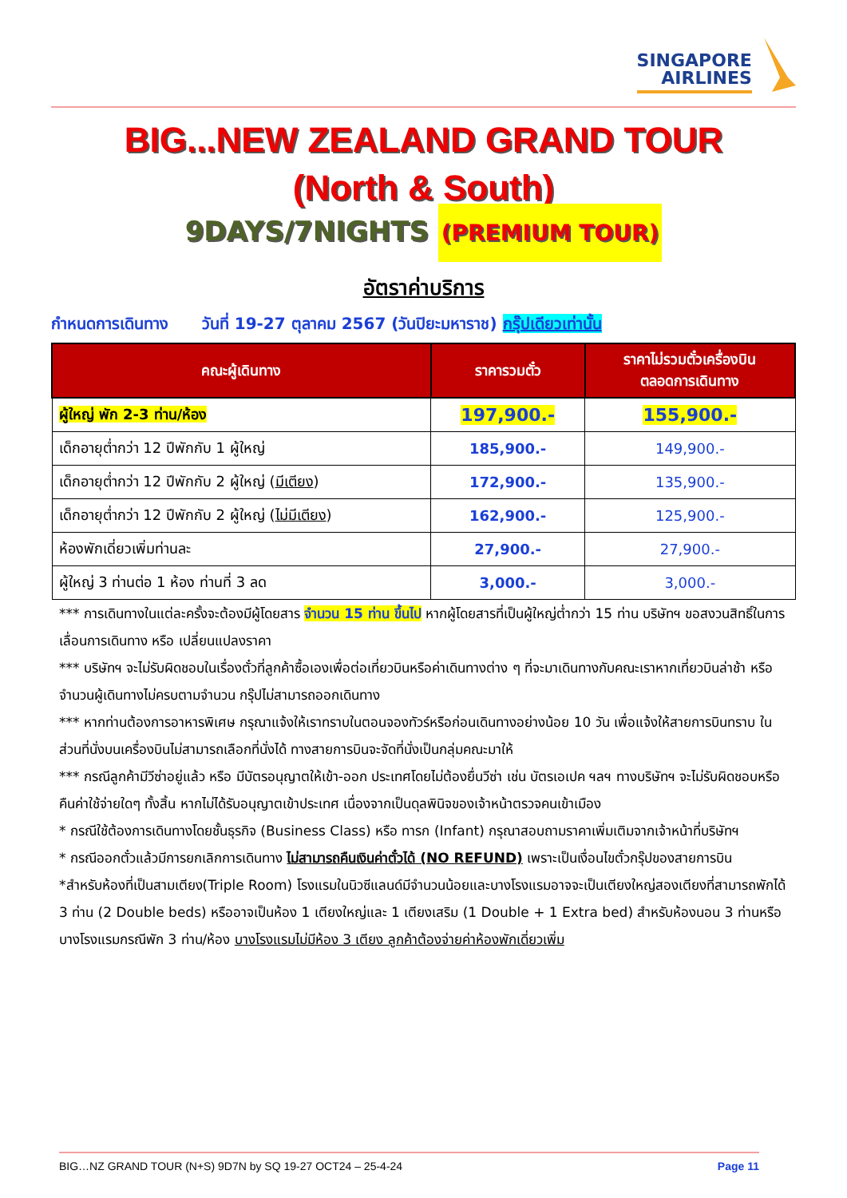SINGAPORE
AIRLINES
BIG...NEW ZEALAND GRAND TOUR
(North & South)
9DAYS/7NIGHTS (PREMIUM TOUR)
อัตราค่าบริการ
กำหนดการเดินทาง วันที่ 19-27 ตุลาคม 2567 (วันปิยะมหาราช) กรุ๊ปเดียวเท่านั้น
| คณะผู้เดินทาง | ราคารวมตั๋ว | ราคาไม่รวมตั๋วเครื่องบิน ตลอดการเดินทาง |
| --- | --- | --- |
| ผู้ใหญ่ พัก 2-3 ท่าน/ห้อง | 197,900.- | 155,900.- |
| เด็กอายุต่ำกว่า 12 ปีพักกับ 1 ผู้ใหญ่ | 185,900.- | 149,900.- |
| เด็กอายุต่ำกว่า 12 ปีพักกับ 2 ผู้ใหญ่ ( มีเตียง ) | 172,900.- | 135,900.- |
| เด็กอายุต่ำกว่า 12 ปีพักกับ 2 ผู้ใหญ่ ( ไม่มีเตียง ) | 162,900.- | 125,900.- |
| ห้องพักเดี่ยวเพิ่มท่านละ | 27,900.- | 27,900.- |
| ผู้ใหญ่ 3 ท่านต่อ 1 ห้อง ท่านที่ 3 ลด | 3,000.- | 3,000.- |
*** การเดินทางในแต่ละครั้งจะต้องมีผู้โดยสาร จำนวน 15 ท่าน ขึ้นไป หากผู้โดยสารที่เป็นผู้ใหญ่ต่ำกว่า 15 ท่าน บริษัทฯ ขอสงวนสิทธิ์ในการเลื่อนการเดินทาง หรือ เปลี่ยนแปลงราคา
*** บริษัทฯ จะไม่รับผิดชอบในเรื่องตั๋วที่ลูกค้าซื้อเองเพื่อต่อเที่ยวบินหรือค่าเดินทางต่าง ๆ ที่จะมาเดินทางกับคณะเราหากเที่ยวบินล่าช้า หรือจำนวนผู้เดินทางไม่ครบตามจำนวน กรุ๊ปไม่สามารถออกเดินทาง
*** หากท่านต้องการอาหารพิเศษ กรุณาแจ้งให้เราทราบในตอนจองทัวร์หรือก่อนเดินทางอย่างน้อย 10 วัน เพื่อแจ้งให้สายการบินทราบ ในส่วนที่นั่งบนเครื่องบินไม่สามารถเลือกที่นั่งได้ ทางสายการบินจะจัดที่นั่งเป็นกลุ่มคณะมาให้
*** กรณีลูกค้ามีวีซ่าอยู่แล้ว หรือ มีบัตรอนุญาตให้เข้า-ออก ประเทศโดยไม่ต้องยื่นวีซ่า เช่น บัตรเอเปค ฯลฯ ทางบริษัทฯ จะไม่รับผิดชอบหรือคืนค่าใช้จ่ายใดๆ ทั้งสิ้น หากไม่ได้รับอนุญาตเข้าประเทศ เนื่องจากเป็นดุลพินิจของเจ้าหน้าตรวจคนเข้าเมือง
* กรณีใช้ต้องการเดินทางโดยชั้นธุรกิจ (Business Class) หรือ ทารก (Infant) กรุณาสอบถามราคาเพิ่มเติมจากเจ้าหน้าที่บริษัทฯ
* กรณีออกตั๋วแล้วมีการยกเลิกการเดินทาง ไม่สามารถคืนเงินค่าตั๋วได้ (NO REFUND) เพราะเป็นเงื่อนไขตั๋วกรุ๊ปของสายการบิน
*สำหรับห้องที่เป็นสามเตียง(Triple Room) โรงแรมในนิวซีแลนด์มีจำนวนน้อยและบางโรงแรมอาจจะเป็นเตียงใหญ่สองเตียงที่สามารถพักได้ 3 ท่าน (2 Double beds) หรืออาจเป็นห้อง 1 เตียงใหญ่และ 1 เตียงเสริม (1 Double + 1 Extra bed) สำหรับห้องนอน 3 ท่านหรือบางโรงแรมกรณีพัก 3 ท่าน/ห้อง บางโรงแรมไม่มีห้อง 3 เตียง ลูกค้าต้องจ่ายค่าห้องพักเดี่ยวเพิ่ม
BIG…NZ GRAND TOUR (N+S) 9D7N by SQ 19-27 OCT24 – 25-4-24 Page 11